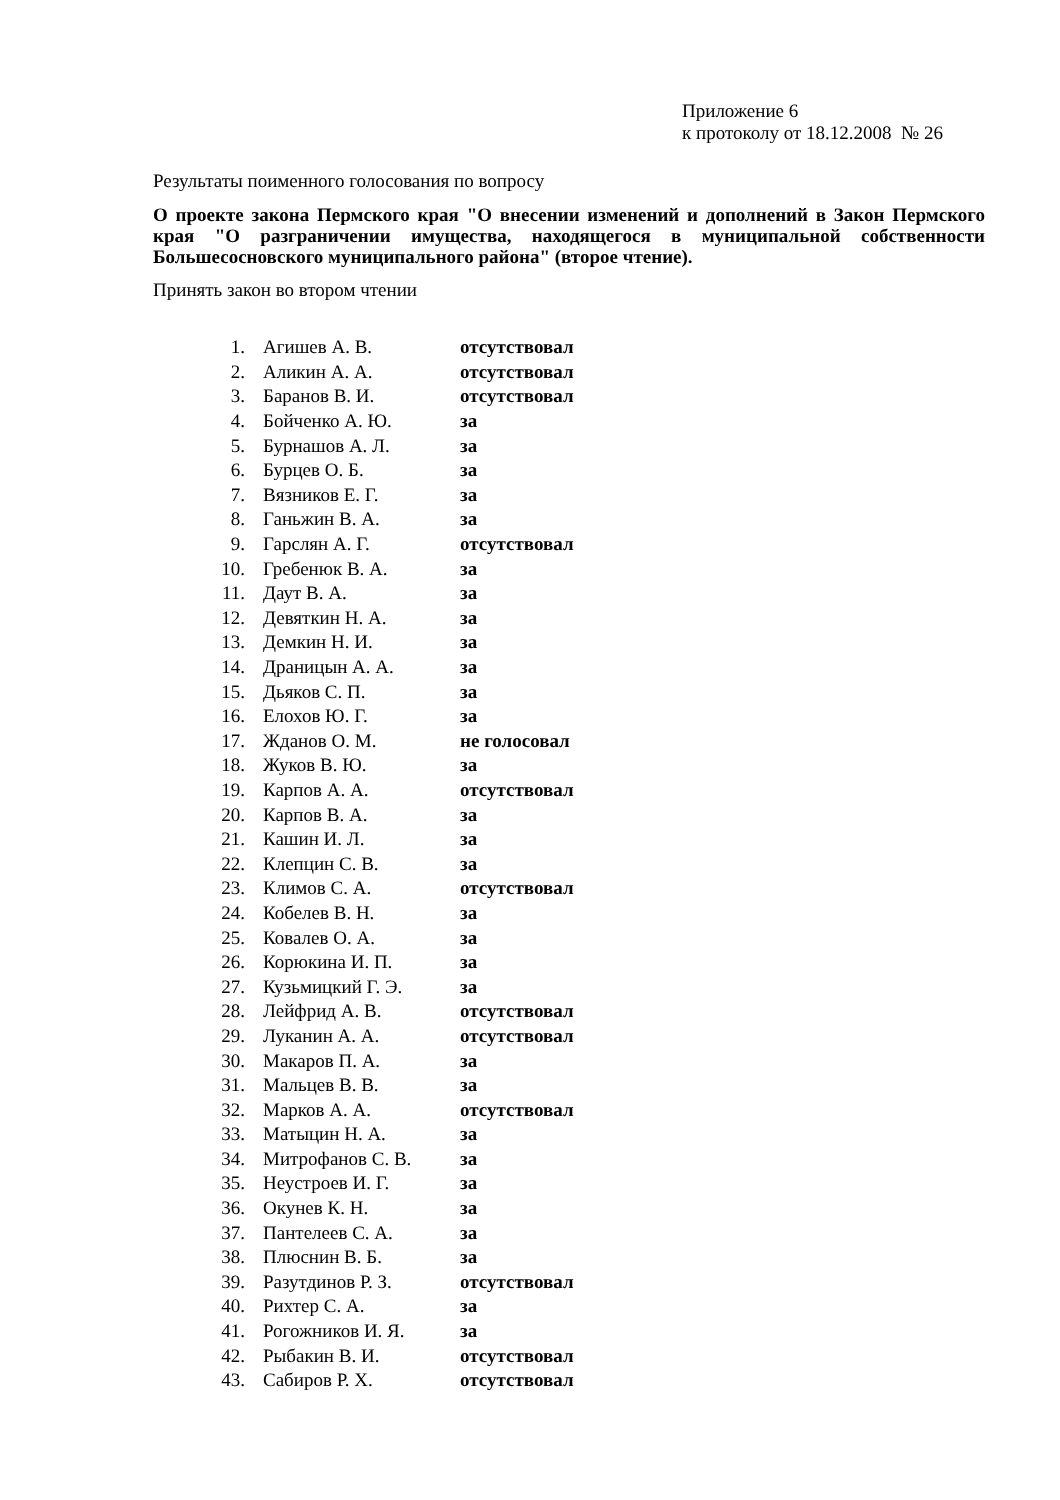Приложение 6
к протоколу от 18.12.2008 № 26
Результаты поименного голосования по вопросу
О проекте закона Пермского края "О внесении изменений и дополнений в Закон Пермского края "О разграничении имущества, находящегося в муниципальной собственности Большесосновского муниципального района" (второе чтение).
Принять закон во втором чтении
| 1. | Агишев А. В. | отсутствовал |
| 2. | Аликин А. А. | отсутствовал |
| 3. | Баранов В. И. | отсутствовал |
| 4. | Бойченко А. Ю. | за |
| 5. | Бурнашов А. Л. | за |
| 6. | Бурцев О. Б. | за |
| 7. | Вязников Е. Г. | за |
| 8. | Ганьжин В. А. | за |
| 9. | Гарслян А. Г. | отсутствовал |
| 10. | Гребенюк В. А. | за |
| 11. | Даут В. А. | за |
| 12. | Девяткин Н. А. | за |
| 13. | Демкин Н. И. | за |
| 14. | Драницын А. А. | за |
| 15. | Дьяков С. П. | за |
| 16. | Елохов Ю. Г. | за |
| 17. | Жданов О. М. | не голосовал |
| 18. | Жуков В. Ю. | за |
| 19. | Карпов А. А. | отсутствовал |
| 20. | Карпов В. А. | за |
| 21. | Кашин И. Л. | за |
| 22. | Клепцин С. В. | за |
| 23. | Климов С. А. | отсутствовал |
| 24. | Кобелев В. Н. | за |
| 25. | Ковалев О. А. | за |
| 26. | Корюкина И. П. | за |
| 27. | Кузьмицкий Г. Э. | за |
| 28. | Лейфрид А. В. | отсутствовал |
| 29. | Луканин А. А. | отсутствовал |
| 30. | Макаров П. А. | за |
| 31. | Мальцев В. В. | за |
| 32. | Марков А. А. | отсутствовал |
| 33. | Матыцин Н. А. | за |
| 34. | Митрофанов С. В. | за |
| 35. | Неустроев И. Г. | за |
| 36. | Окунев К. Н. | за |
| 37. | Пантелеев С. А. | за |
| 38. | Плюснин В. Б. | за |
| 39. | Разутдинов Р. З. | отсутствовал |
| 40. | Рихтер С. А. | за |
| 41. | Рогожников И. Я. | за |
| 42. | Рыбакин В. И. | отсутствовал |
| 43. | Сабиров Р. Х. | отсутствовал |